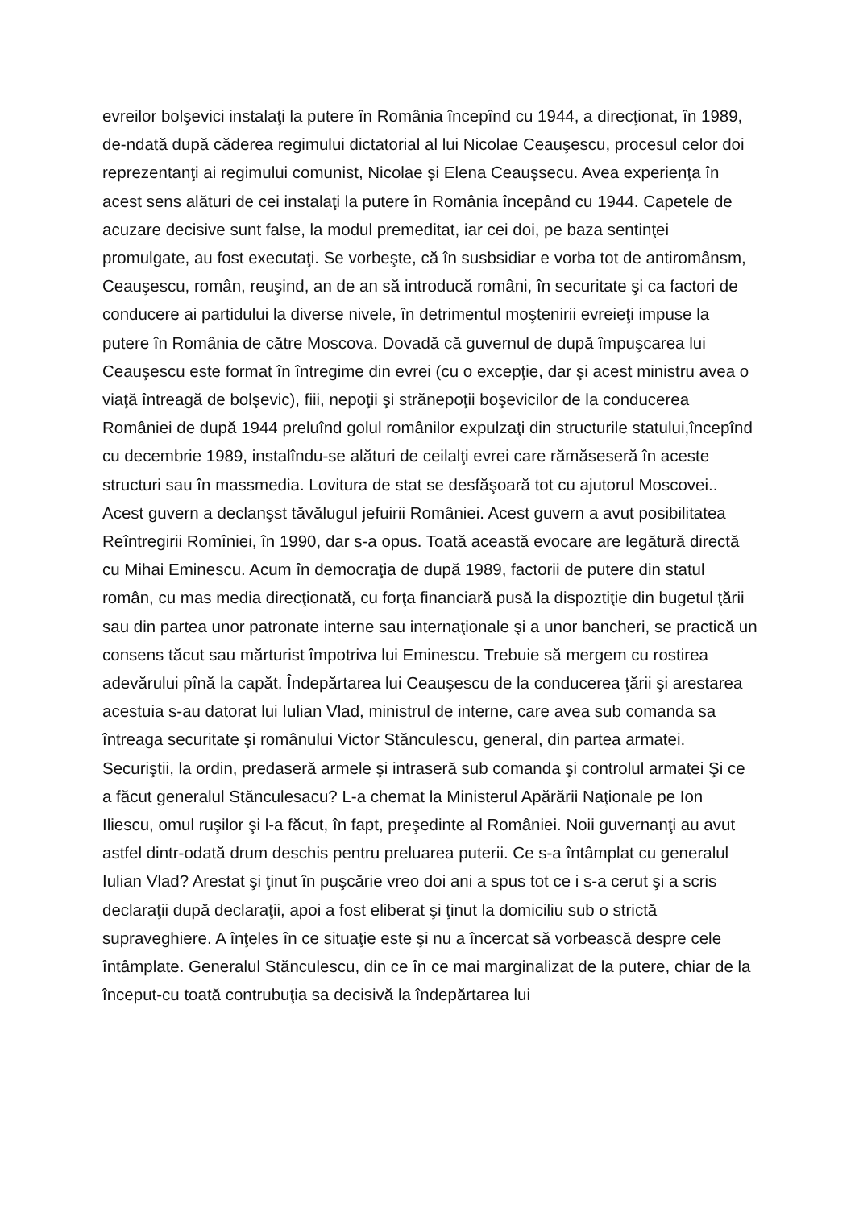evreilor bolşevici instalaţi la putere în România începînd cu 1944, a direcţionat, în 1989, de-ndată după căderea regimului dictatorial al lui Nicolae Ceauşescu, procesul celor doi reprezentanţi ai regimului comunist, Nicolae şi Elena Ceauşsecu. Avea experienţa în acest sens alături de cei instalaţi la putere în România începând cu 1944. Capetele de acuzare decisive sunt false, la modul premeditat, iar cei doi, pe baza sentinţei promulgate, au fost executaţi. Se vorbeşte, că în susbsidiar e vorba tot de antiromânsm, Ceauşescu, român, reuşind, an de an să introducă români, în securitate şi ca factori de conducere ai partidului la diverse nivele, în detrimentul moştenirii evreieţi impuse la putere în România de către Moscova. Dovadă că guvernul de după împuşcarea lui Ceauşescu este format în întregime din evrei (cu o excepţie, dar şi acest ministru avea o viaţă întreagă de bolşevic), fiii, nepoţii şi strănepoţii boşevicilor de la conducerea României de după 1944 preluînd golul românilor expulzaţi din structurile statului,începînd cu decembrie 1989, instalîndu-se alături de ceilalţi evrei care rămăseseră în aceste structuri sau în massmedia. Lovitura de stat se desfăşoară tot cu ajutorul Moscovei.. Acest guvern a declanşst tăvălugul jefuirii României. Acest guvern a avut posibilitatea Reîntregirii Romîniei, în 1990, dar s-a opus. Toată această evocare are legătură directă cu Mihai Eminescu. Acum în democraţia de după 1989, factorii de putere din statul român, cu mas media direcţionată, cu forţa financiară pusă la dispoztiţie din bugetul ţării sau din partea unor patronate interne sau internaţionale şi a unor bancheri, se practică un consens tăcut sau mărturist împotriva lui Eminescu. Trebuie să mergem cu rostirea adevărului pînă la capăt. Îndepărtarea lui Ceauşescu de la conducerea ţării şi arestarea acestuia s-au datorat lui Iulian Vlad, ministrul de interne, care avea sub comanda sa întreaga securitate şi românului Victor Stănculescu, general, din partea armatei. Securiştii, la ordin, predaseră armele şi intraseră sub comanda şi controlul armatei Şi ce a făcut generalul Stănculesacu? L-a chemat la Ministerul Apărării Naţionale pe Ion Iliescu, omul ruşilor şi l-a făcut, în fapt, preşedinte al României. Noii guvernanţi au avut astfel dintr-odată drum deschis pentru preluarea puterii. Ce s-a întâmplat cu generalul Iulian Vlad? Arestat şi ţinut în puşcărie vreo doi ani a spus tot ce i s-a cerut şi a scris declaraţii după declaraţii, apoi a fost eliberat şi ţinut la domiciliu sub o strictă supraveghiere. A înţeles în ce situaţie este şi nu a încercat să vorbească despre cele întâmplate. Generalul Stănculescu, din ce în ce mai marginalizat de la putere, chiar de la început-cu toată contrubuţia sa decisivă la îndepărtarea lui